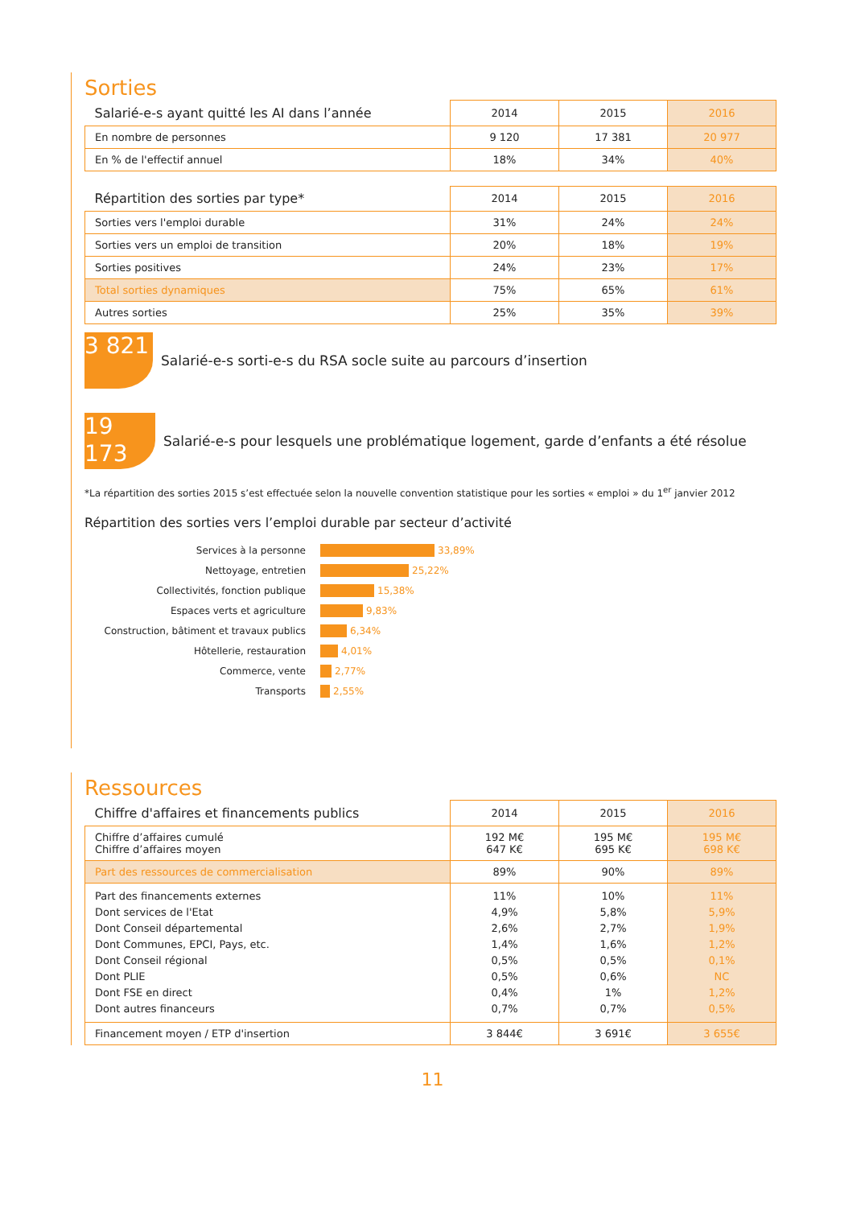Sorties
| Salarié-e-s ayant quitté les AI dans l’année | 2014 | 2015 | 2016 |
| --- | --- | --- | --- |
| En nombre de personnes | 9 120 | 17 381 | 20 977 |
| En % de l'effectif annuel | 18% | 34% | 40% |
| Répartition des sorties par type* | 2014 | 2015 | 2016 |
| --- | --- | --- | --- |
| Sorties vers l'emploi durable | 31% | 24% | 24% |
| Sorties vers un emploi de transition | 20% | 18% | 19% |
| Sorties positives | 24% | 23% | 17% |
| Total sorties dynamiques | 75% | 65% | 61% |
| Autres sorties | 25% | 35% | 39% |
3 821
Salarié-e-s sorti-e-s du RSA socle suite au parcours d’insertion
19 173
Salarié-e-s pour lesquels une problématique logement, garde d’enfants a été résolue
*La répartition des sorties 2015 s’est effectuée selon la nouvelle convention statistique pour les sorties « emploi » du 1<sup>er</sup> janvier 2012
Répartition des sorties vers l’emploi durable par secteur d’activité
Services à la personne 33,89%
Nettoyage, entretien 25,22%
Collectivités, fonction publique 15,38%
Espaces verts et agriculture 9,83%
Construction, bâtiment et travaux publics 6,34%
Hôtellerie, restauration 4,01%
Commerce, vente 2,77%
Transports 2,55%
Ressources
| Chiffre d'affaires et financements publics | 2014 | 2015 | 2016 |
| --- | --- | --- | --- |
| Chiffre d’affaires cumulé Chiffre d’affaires moyen | 192 M€ 647 K€ | 195 M€ 695 K€ | 195 M€ 698 K€ |
| Part des ressources de commercialisation | 89% | 90% | 89% |
| Part des financements externes Dont services de l'Etat Dont Conseil départemental Dont Communes, EPCI, Pays, etc. Dont Conseil régional Dont PLIE Dont FSE en direct Dont autres financeurs | 11% 4,9% 2,6% 1,4% 0,5% 0,5% 0,4% 0,7% | 10% 5,8% 2,7% 1,6% 0,5% 0,6% 1% 0,7% | 11% 5,9% 1,9% 1,2% 0,1% NC 1,2% 0,5% |
| Financement moyen / ETP d'insertion | 3 844€ | 3 691€ | 3 655€ |
11